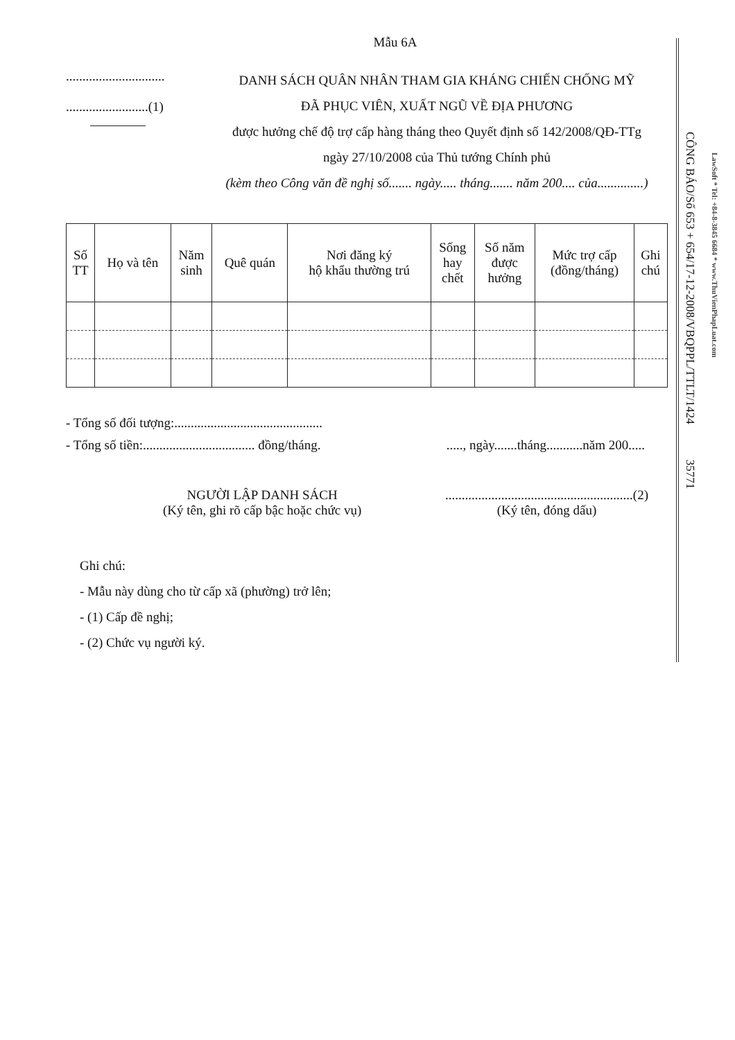CÔNG BÁO/Số 653 + 654/17-12-2008/VBQPPL/TTLT/1424 35771
LawSoft * Tel: +84-8-3845 6684 * www.ThuVienPhapLuat.com
Mẫu 6A
..............................
.........................(1)
DANH SÁCH QUÂN NHÂN THAM GIA KHÁNG CHIẾN CHỐNG MỸ
ĐÃ PHỤC VIÊN, XUẤT NGŨ VỀ ĐỊA PHƯƠNG
được hưởng chế độ trợ cấp hàng tháng theo Quyết định số 142/2008/QĐ-TTg
ngày 27/10/2008 của Thủ tướng Chính phủ
(kèm theo Công văn đề nghị số....... ngày..... tháng....... năm 200.... của..............)
| Số TT | Họ và tên | Năm sinh | Quê quán | Nơi đăng ký hộ khẩu thường trú | Sống hay chết | Số năm được hưởng | Mức trợ cấp (đồng/tháng) | Ghi chú |
| --- | --- | --- | --- | --- | --- | --- | --- | --- |
- Tổng số đối tượng:.............................................
- Tổng số tiền:.................................. đồng/tháng......, ngày.......tháng...........năm 200.....
NGƯỜI LẬP DANH SÁCH
(Ký tên, ghi rõ cấp bậc hoặc chức vụ).........................................................(2)
(Ký tên, đóng dấu)
Ghi chú:
- Mẫu này dùng cho từ cấp xã (phường) trở lên;
- (1) Cấp đề nghị;
- (2) Chức vụ người ký.